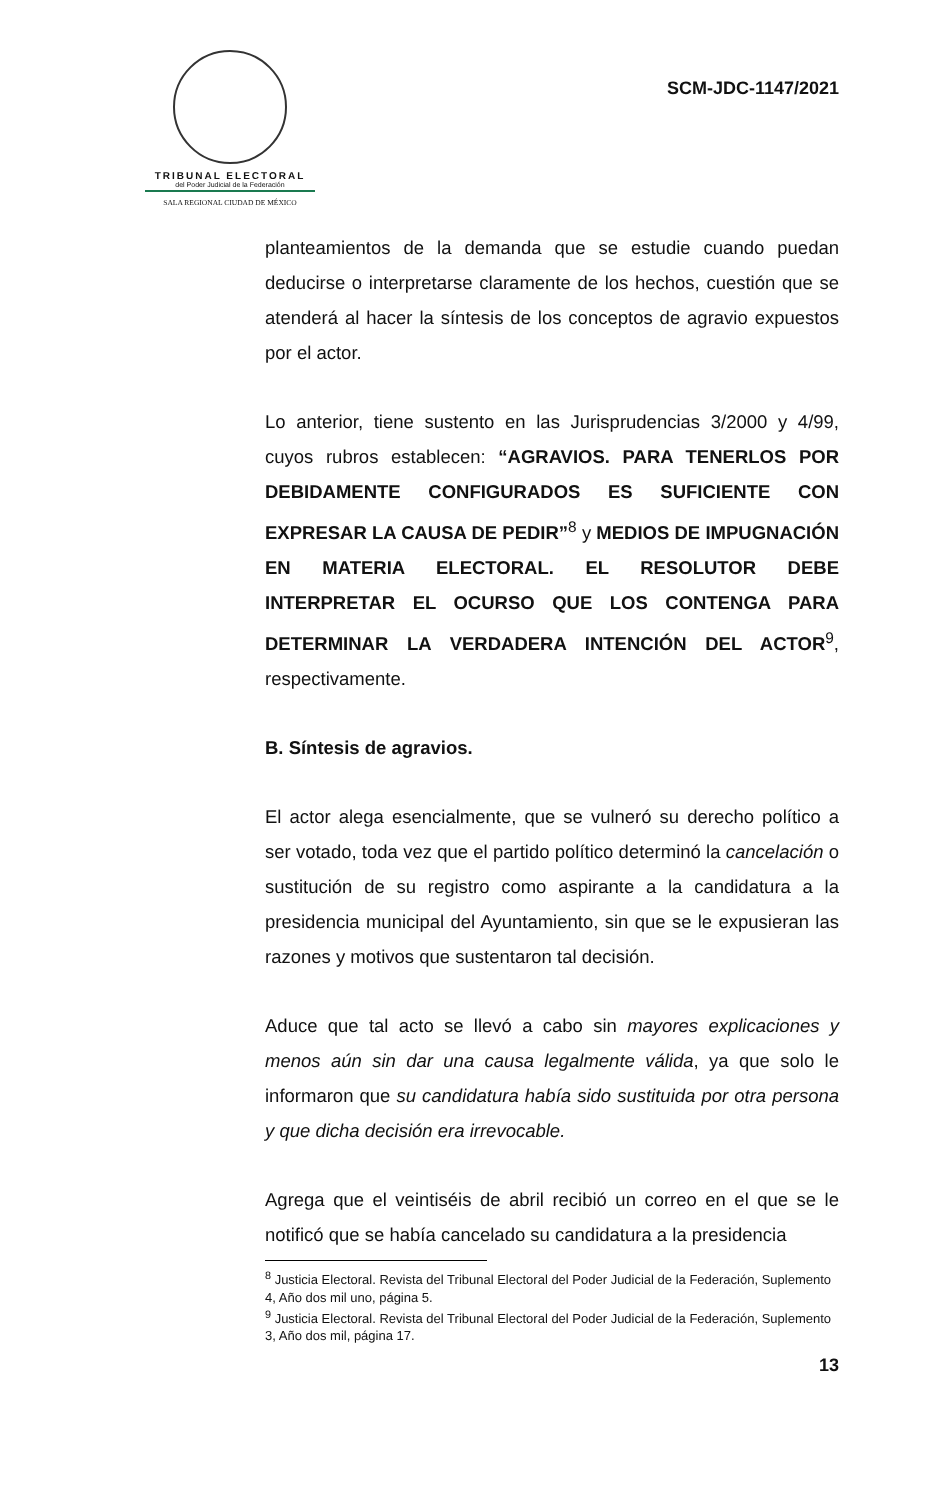TRIBUNAL ELECTORAL
del Poder Judicial de la Federación
SALA REGIONAL CIUDAD DE MÉXICO
SCM-JDC-1147/2021
planteamientos de la demanda que se estudie cuando puedan deducirse o interpretarse claramente de los hechos, cuestión que se atenderá al hacer la síntesis de los conceptos de agravio expuestos por el actor.
Lo anterior, tiene sustento en las Jurisprudencias 3/2000 y 4/99, cuyos rubros establecen: “AGRAVIOS. PARA TENERLOS POR DEBIDAMENTE CONFIGURADOS ES SUFICIENTE CON EXPRESAR LA CAUSA DE PEDIR”<sup>8</sup> y MEDIOS DE IMPUGNACIÓN EN MATERIA ELECTORAL. EL RESOLUTOR DEBE INTERPRETAR EL OCURSO QUE LOS CONTENGA PARA DETERMINAR LA VERDADERA INTENCIÓN DEL ACTOR<sup>9</sup>, respectivamente.
B. Síntesis de agravios.
El actor alega esencialmente, que se vulneró su derecho político a ser votado, toda vez que el partido político determinó la cancelación o sustitución de su registro como aspirante a la candidatura a la presidencia municipal del Ayuntamiento, sin que se le expusieran las razones y motivos que sustentaron tal decisión.
Aduce que tal acto se llevó a cabo sin mayores explicaciones y menos aún sin dar una causa legalmente válida, ya que solo le informaron que su candidatura había sido sustituida por otra persona y que dicha decisión era irrevocable.
Agrega que el veintiséis de abril recibió un correo en el que se le notificó que se había cancelado su candidatura a la presidencia
<sup>8</sup> Justicia Electoral. Revista del Tribunal Electoral del Poder Judicial de la Federación, Suplemento 4, Año dos mil uno, página 5.
<sup>9</sup> Justicia Electoral. Revista del Tribunal Electoral del Poder Judicial de la Federación, Suplemento 3, Año dos mil, página 17.
13